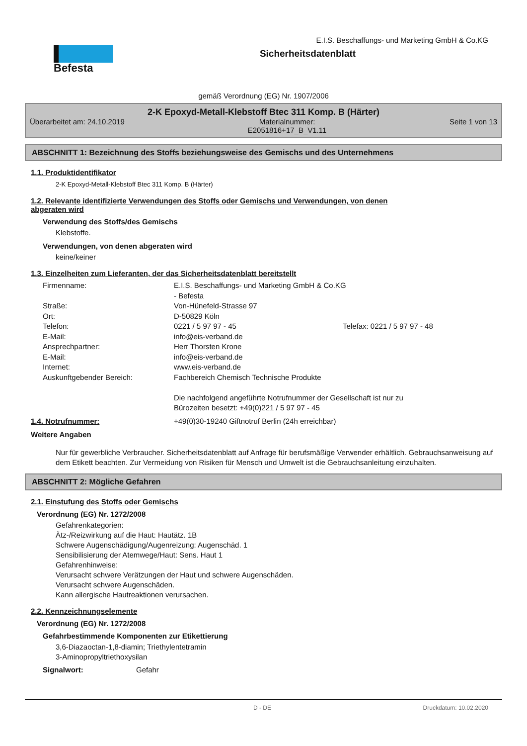Befesta
E.I.S. Beschaffungs- und Marketing GmbH & Co.KG
Sicherheitsdatenblatt
gemäß Verordnung (EG) Nr. 1907/2006
2-K Epoxyd-Metall-Klebstoff Btec 311 Komp. B (Härter)
Überarbeitet am: 24.10.2019 Materialnummer:
E2051816+17_B_V1.11 Seite 1 von 13
ABSCHNITT 1: Bezeichnung des Stoffs beziehungsweise des Gemischs und des Unternehmens
1.1. Produktidentifikator
2-K Epoxyd-Metall-Klebstoff Btec 311 Komp. B (Härter)
1.2. Relevante identifizierte Verwendungen des Stoffs oder Gemischs und Verwendungen, von denen
abgeraten wird
Verwendung des Stoffs/des Gemischs
Klebstoffe.
Verwendungen, von denen abgeraten wird
keine/keiner
1.3. Einzelheiten zum Lieferanten, der das Sicherheitsdatenblatt bereitstellt
Firmenname: E.I.S. Beschaffungs- und Marketing GmbH & Co.KG
- Befesta
Straße: Von-Hünefeld-Strasse 97
Ort: D-50829 Köln
Telefon: 0221 / 5 97 97 - 45 Telefax: 0221 / 5 97 97 - 48
E-Mail: info@eis-verband.de
Ansprechpartner: Herr Thorsten Krone
E-Mail: info@eis-verband.de
Internet: www.eis-verband.de
Auskunftgebender Bereich: Fachbereich Chemisch Technische Produkte
Die nachfolgend angeführte Notrufnummer der Gesellschaft ist nur zu
Bürozeiten besetzt: +49(0)221 / 5 97 97 - 45
1.4. Notrufnummer: +49(0)30-19240 Giftnotruf Berlin (24h erreichbar)
Weitere Angaben
Nur für gewerbliche Verbraucher. Sicherheitsdatenblatt auf Anfrage für berufsmäßige Verwender erhältlich. Gebrauchsanweisung auf dem Etikett beachten. Zur Vermeidung von Risiken für Mensch und Umwelt ist die Gebrauchsanleitung einzuhalten.
ABSCHNITT 2: Mögliche Gefahren
2.1. Einstufung des Stoffs oder Gemischs
Verordnung (EG) Nr. 1272/2008
Gefahrenkategorien:
Ätz-/Reizwirkung auf die Haut: Hautätz. 1B
Schwere Augenschädigung/Augenreizung: Augenschäd. 1
Sensibilisierung der Atemwege/Haut: Sens. Haut 1
Gefahrenhinweise:
Verursacht schwere Verätzungen der Haut und schwere Augenschäden.
Verursacht schwere Augenschäden.
Kann allergische Hautreaktionen verursachen.
2.2. Kennzeichnungselemente
Verordnung (EG) Nr. 1272/2008
Gefahrbestimmende Komponenten zur Etikettierung
3,6-Diazaoctan-1,8-diamin; Triethylentetramin
3-Aminopropyltriethoxysilan
Signalwort: Gefahr
D - DE Druckdatum: 10.02.2020